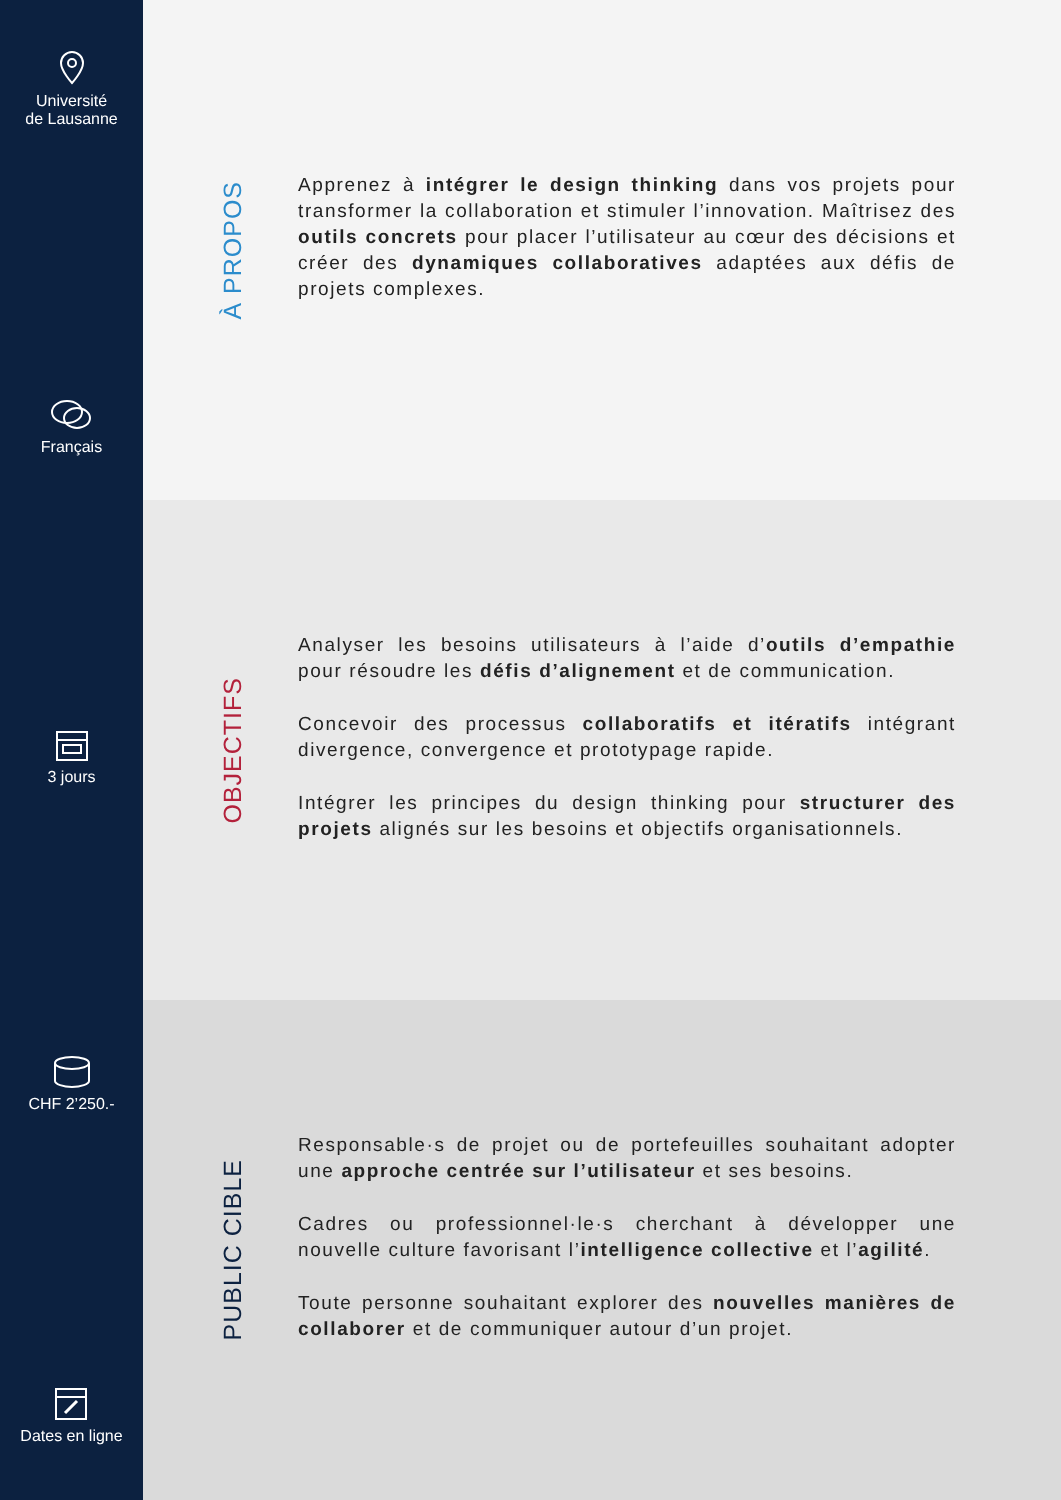Université
de Lausanne
Français
3 jours
CHF 2’250.-
Dates en ligne
À PROPOS
Apprenez à intégrer le design thinking dans vos projets pour transformer la collaboration et stimuler l’innovation. Maîtrisez des outils concrets pour placer l’utilisateur au cœur des décisions et créer des dynamiques collaboratives adaptées aux défis de projets complexes.
OBJECTIFS
Analyser les besoins utilisateurs à l’aide d’outils d’empathie pour résoudre les défis d’alignement et de communication.
Concevoir des processus collaboratifs et itératifs intégrant divergence, convergence et prototypage rapide.
Intégrer les principes du design thinking pour structurer des projets alignés sur les besoins et objectifs organisationnels.
PUBLIC CIBLE
Responsable·s de projet ou de portefeuilles souhaitant adopter une approche centrée sur l’utilisateur et ses besoins.
Cadres ou professionnel·le·s cherchant à développer une nouvelle culture favorisant l’intelligence collective et l’agilité.
Toute personne souhaitant explorer des nouvelles manières de collaborer et de communiquer autour d’un projet.